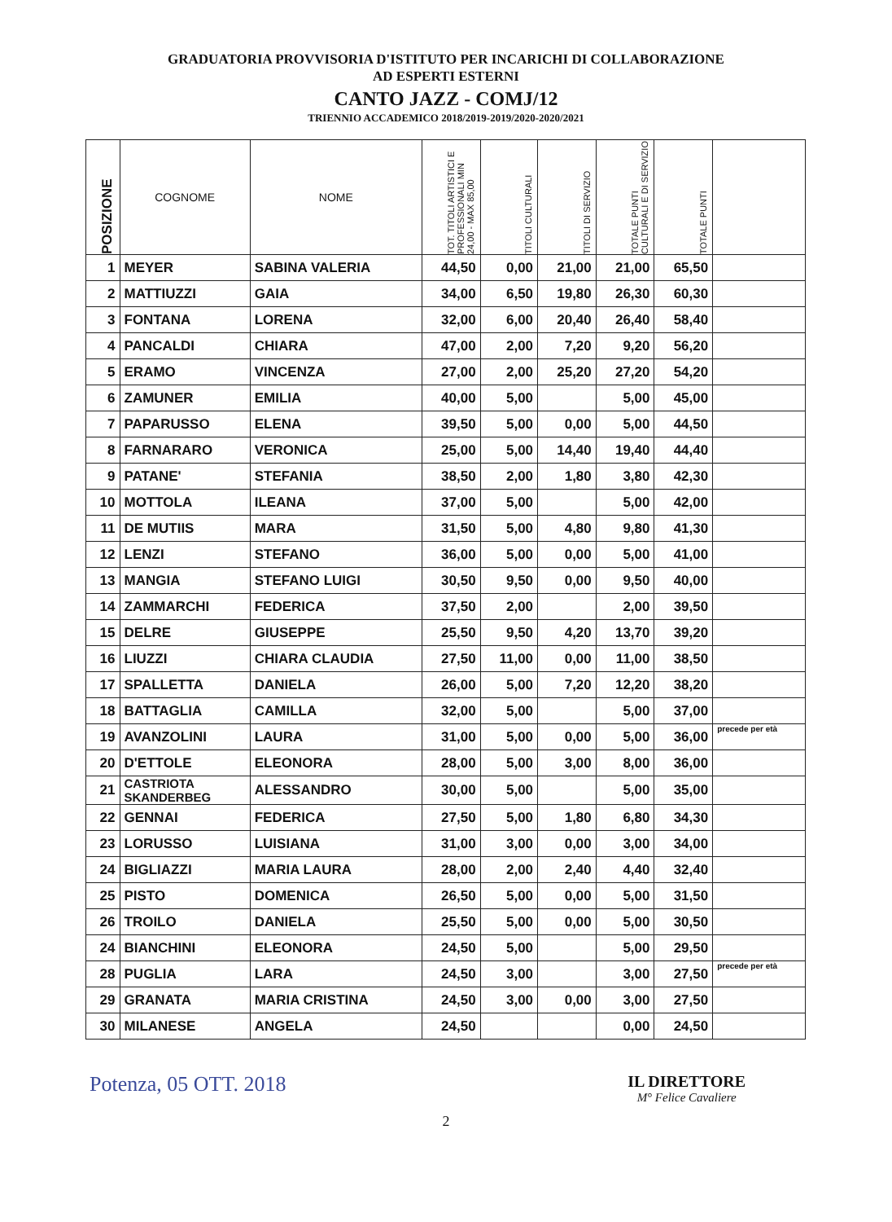GRADUATORIA PROVVISORIA D'ISTITUTO PER INCARICHI DI COLLABORAZIONE
AD ESPERTI ESTERNI
CANTO JAZZ - COMJ/12
TRIENNIO ACCADEMICO 2018/2019-2019/2020-2020/2021
| POSIZIONE | COGNOME | NOME | TOT. TITOLI ARTISTICI E PROFESSIONALI MIN 24,00 - MAX 85,00 | TITOLI CULTURALI | TITOLI DI SERVIZIO | TOTALE PUNTI CULTURALI E DI SERVIZIO | TOTALE PUNTI | |
| --- | --- | --- | --- | --- | --- | --- | --- | --- |
| 1 | MEYER | SABINA VALERIA | 44,50 | 0,00 | 21,00 | 21,00 | 65,50 | |
| 2 | MATTIUZZI | GAIA | 34,00 | 6,50 | 19,80 | 26,30 | 60,30 | |
| 3 | FONTANA | LORENA | 32,00 | 6,00 | 20,40 | 26,40 | 58,40 | |
| 4 | PANCALDI | CHIARA | 47,00 | 2,00 | 7,20 | 9,20 | 56,20 | |
| 5 | ERAMO | VINCENZA | 27,00 | 2,00 | 25,20 | 27,20 | 54,20 | |
| 6 | ZAMUNER | EMILIA | 40,00 | 5,00 | | 5,00 | 45,00 | |
| 7 | PAPARUSSO | ELENA | 39,50 | 5,00 | 0,00 | 5,00 | 44,50 | |
| 8 | FARNARARO | VERONICA | 25,00 | 5,00 | 14,40 | 19,40 | 44,40 | |
| 9 | PATANE' | STEFANIA | 38,50 | 2,00 | 1,80 | 3,80 | 42,30 | |
| 10 | MOTTOLA | ILEANA | 37,00 | 5,00 | | 5,00 | 42,00 | |
| 11 | DE MUTIIS | MARA | 31,50 | 5,00 | 4,80 | 9,80 | 41,30 | |
| 12 | LENZI | STEFANO | 36,00 | 5,00 | 0,00 | 5,00 | 41,00 | |
| 13 | MANGIA | STEFANO LUIGI | 30,50 | 9,50 | 0,00 | 9,50 | 40,00 | |
| 14 | ZAMMARCHI | FEDERICA | 37,50 | 2,00 | | 2,00 | 39,50 | |
| 15 | DELRE | GIUSEPPE | 25,50 | 9,50 | 4,20 | 13,70 | 39,20 | |
| 16 | LIUZZI | CHIARA CLAUDIA | 27,50 | 11,00 | 0,00 | 11,00 | 38,50 | |
| 17 | SPALLETTA | DANIELA | 26,00 | 5,00 | 7,20 | 12,20 | 38,20 | |
| 18 | BATTAGLIA | CAMILLA | 32,00 | 5,00 | | 5,00 | 37,00 | |
| 19 | AVANZOLINI | LAURA | 31,00 | 5,00 | 0,00 | 5,00 | 36,00 | precede per età |
| 20 | D'ETTOLE | ELEONORA | 28,00 | 5,00 | 3,00 | 8,00 | 36,00 | |
| 21 | CASTRIOTA SKANDERBEG | ALESSANDRO | 30,00 | 5,00 | | 5,00 | 35,00 | |
| 22 | GENNAI | FEDERICA | 27,50 | 5,00 | 1,80 | 6,80 | 34,30 | |
| 23 | LORUSSO | LUISIANA | 31,00 | 3,00 | 0,00 | 3,00 | 34,00 | |
| 24 | BIGLIAZZI | MARIA LAURA | 28,00 | 2,00 | 2,40 | 4,40 | 32,40 | |
| 25 | PISTO | DOMENICA | 26,50 | 5,00 | 0,00 | 5,00 | 31,50 | |
| 26 | TROILO | DANIELA | 25,50 | 5,00 | 0,00 | 5,00 | 30,50 | |
| 24 | BIANCHINI | ELEONORA | 24,50 | 5,00 | | 5,00 | 29,50 | |
| 28 | PUGLIA | LARA | 24,50 | 3,00 | | 3,00 | 27,50 | precede per età |
| 29 | GRANATA | MARIA CRISTINA | 24,50 | 3,00 | 0,00 | 3,00 | 27,50 | |
| 30 | MILANESE | ANGELA | 24,50 | | | 0,00 | 24,50 | |
Potenza, 05 OTT. 2018
IL DIRETTORE
M° Felice Cavaliere
2